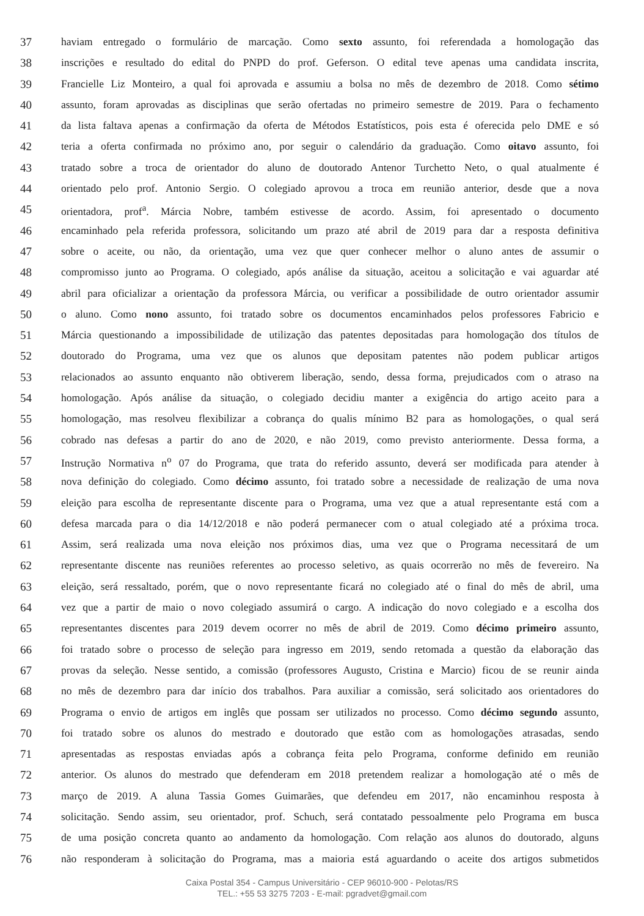37 haviam entregado o formulário de marcação. Como sexto assunto, foi referendada a homologação das
38 inscrições e resultado do edital do PNPD do prof. Geferson. O edital teve apenas uma candidata inscrita,
39 Francielle Liz Monteiro, a qual foi aprovada e assumiu a bolsa no mês de dezembro de 2018. Como sétimo
40 assunto, foram aprovadas as disciplinas que serão ofertadas no primeiro semestre de 2019. Para o fechamento
41 da lista faltava apenas a confirmação da oferta de Métodos Estatísticos, pois esta é oferecida pelo DME e só
42 teria a oferta confirmada no próximo ano, por seguir o calendário da graduação. Como oitavo assunto, foi
43 tratado sobre a troca de orientador do aluno de doutorado Antenor Turchetto Neto, o qual atualmente é
44 orientado pelo prof. Antonio Sergio. O colegiado aprovou a troca em reunião anterior, desde que a nova
45 orientadora, prof<sup>a</sup>. Márcia Nobre, também estivesse de acordo. Assim, foi apresentado o documento
46 encaminhado pela referida professora, solicitando um prazo até abril de 2019 para dar a resposta definitiva
47 sobre o aceite, ou não, da orientação, uma vez que quer conhecer melhor o aluno antes de assumir o
48 compromisso junto ao Programa. O colegiado, após análise da situação, aceitou a solicitação e vai aguardar até
49 abril para oficializar a orientação da professora Márcia, ou verificar a possibilidade de outro orientador assumir
50 o aluno. Como nono assunto, foi tratado sobre os documentos encaminhados pelos professores Fabricio e
51 Márcia questionando a impossibilidade de utilização das patentes depositadas para homologação dos títulos de
52 doutorado do Programa, uma vez que os alunos que depositam patentes não podem publicar artigos
53 relacionados ao assunto enquanto não obtiverem liberação, sendo, dessa forma, prejudicados com o atraso na
54 homologação. Após análise da situação, o colegiado decidiu manter a exigência do artigo aceito para a
55 homologação, mas resolveu flexibilizar a cobrança do qualis mínimo B2 para as homologações, o qual será
56 cobrado nas defesas a partir do ano de 2020, e não 2019, como previsto anteriormente. Dessa forma, a
57 Instrução Normativa n<sup>o</sup> 07 do Programa, que trata do referido assunto, deverá ser modificada para atender à
58 nova definição do colegiado. Como décimo assunto, foi tratado sobre a necessidade de realização de uma nova
59 eleição para escolha de representante discente para o Programa, uma vez que a atual representante está com a
60 defesa marcada para o dia 14/12/2018 e não poderá permanecer com o atual colegiado até a próxima troca.
61 Assim, será realizada uma nova eleição nos próximos dias, uma vez que o Programa necessitará de um
62 representante discente nas reuniões referentes ao processo seletivo, as quais ocorrerão no mês de fevereiro. Na
63 eleição, será ressaltado, porém, que o novo representante ficará no colegiado até o final do mês de abril, uma
64 vez que a partir de maio o novo colegiado assumirá o cargo. A indicação do novo colegiado e a escolha dos
65 representantes discentes para 2019 devem ocorrer no mês de abril de 2019. Como décimo primeiro assunto,
66 foi tratado sobre o processo de seleção para ingresso em 2019, sendo retomada a questão da elaboração das
67 provas da seleção. Nesse sentido, a comissão (professores Augusto, Cristina e Marcio) ficou de se reunir ainda
68 no mês de dezembro para dar início dos trabalhos. Para auxiliar a comissão, será solicitado aos orientadores do
69 Programa o envio de artigos em inglês que possam ser utilizados no processo. Como décimo segundo assunto,
70 foi tratado sobre os alunos do mestrado e doutorado que estão com as homologações atrasadas, sendo
71 apresentadas as respostas enviadas após a cobrança feita pelo Programa, conforme definido em reunião
72 anterior. Os alunos do mestrado que defenderam em 2018 pretendem realizar a homologação até o mês de
73 março de 2019. A aluna Tassia Gomes Guimarães, que defendeu em 2017, não encaminhou resposta à
74 solicitação. Sendo assim, seu orientador, prof. Schuch, será contatado pessoalmente pelo Programa em busca
75 de uma posição concreta quanto ao andamento da homologação. Com relação aos alunos do doutorado, alguns
76 não responderam à solicitação do Programa, mas a maioria está aguardando o aceite dos artigos submetidos
Caixa Postal 354 - Campus Universitário - CEP 96010-900 - Pelotas/RS
TEL.: +55 53 3275 7203 - E-mail: pgradvet@gmail.com